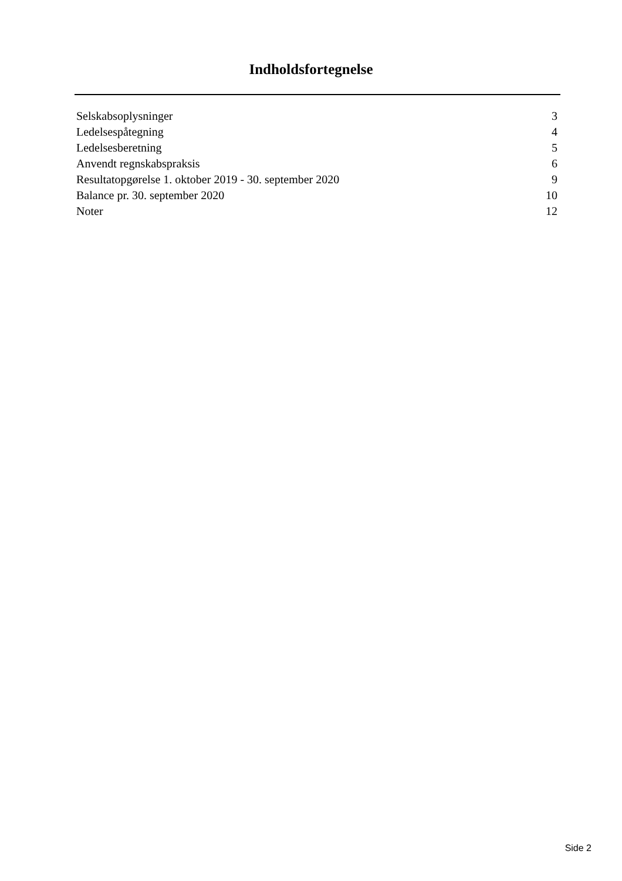Indholdsfortegnelse
| Selskabsoplysninger | 3 |
| Ledelsespåtegning | 4 |
| Ledelsesberetning | 5 |
| Anvendt regnskabspraksis | 6 |
| Resultatopgørelse 1. oktober 2019 - 30. september 2020 | 9 |
| Balance pr. 30. september 2020 | 10 |
| Noter | 12 |
Side 2